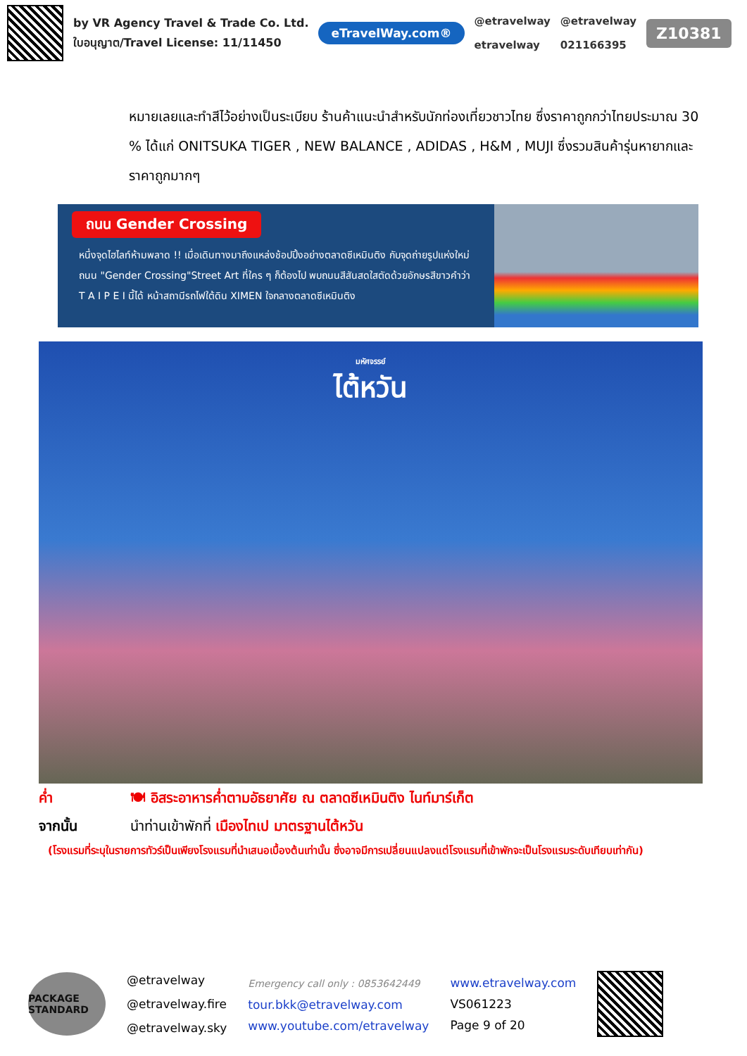by VR Agency Travel & Trade Co. Ltd.
ใบอนุญาต/Travel License: 11/11450
eTravelWay.com®
@etravelway
etravelway
@etravelway
021166395
Z10381
หมายเลยและทำสีไว้อย่างเป็นระเบียบ ร้านค้าแนะนำสำหรับนักท่องเที่ยวชาวไทย ซึ่งราคาถูกกว่าไทยประมาณ 30 % ได้แก่ ONITSUKA TIGER , NEW BALANCE , ADIDAS , H&M , MUJI ซึ่งรวมสินค้ารุ่นหายากและราคาถูกมากๆ
ถนน Gender Crossing
หนึ่งจุดไฮไลท์ห้ามพลาด !! เมื่อเดินทางมาถึงแหล่งช้อปปิ้งอย่างตลาดซีเหมินติง กับจุดถ่ายรูปแห่งใหม่ ถนน "Gender Crossing"Street Art ที่ใคร ๆ ก็ต้องไป พบถนนสีสันสดใสตัดด้วยอักษรสีขาวคำว่า T A I P E I นี้ได้ หน้าสถานีรถไฟใต้ดิน XIMEN ใจกลางตลาดซีเหมินติง
มหัศจรรย์
ไต้หวัน
ค่ำ 🍽 อิสระอาหารค่ำตามอัธยาศัย ณ ตลาดซีเหมินติง ไนท์มาร์เก็ต
จากนั้น นำท่านเข้าพักที่ เมืองไทเป มาตรฐานไต้หวัน
(โรงแรมที่ระบุในรายการทัวร์เป็นเพียงโรงแรมที่นำเสนอเบื้องต้นเท่านั้น ซึ่งอาจมีการเปลี่ยนแปลงแต่โรงแรมที่เข้าพักจะเป็นโรงแรมระดับเทียบเท่ากัน)
PACKAGE STANDARD
@etravelway
@etravelway.fire
@etravelway.sky
Emergency call only : 0853642449
tour.bkk@etravelway.com
www.youtube.com/etravelway
www.etravelway.com
VS061223
Page 9 of 20